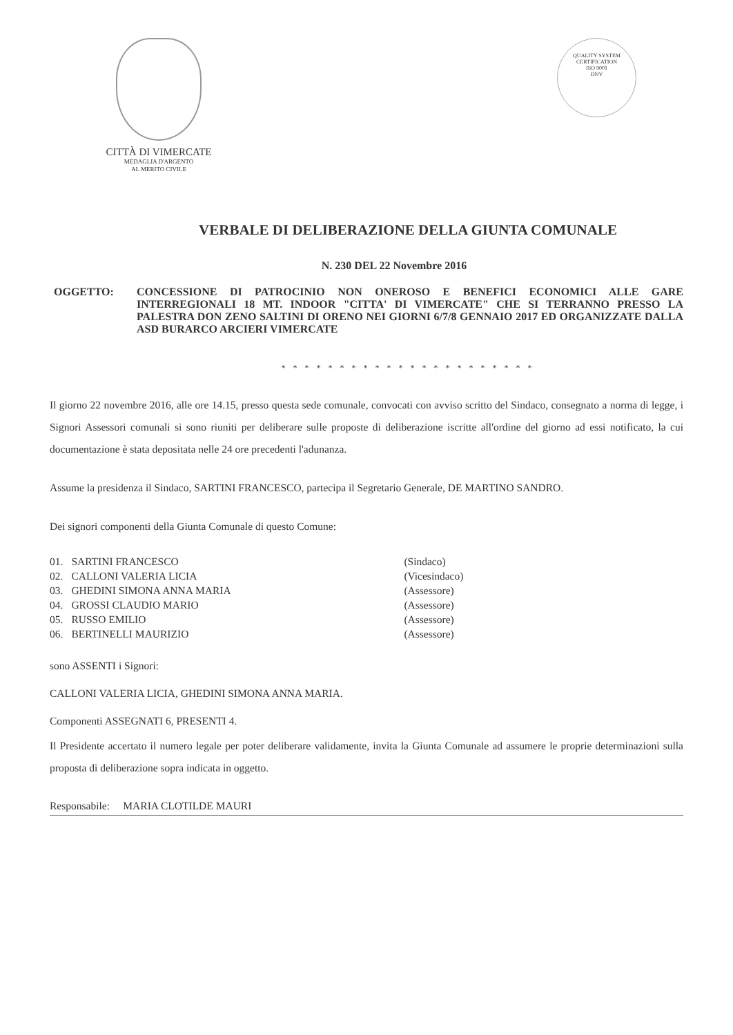CITTÀ DI VIMERCATE
MEDAGLIA D'ARGENTO
AL MERITO CIVILE
QUALITY SYSTEM CERTIFICATION
ISO 9001
DNV
VERBALE DI DELIBERAZIONE DELLA GIUNTA COMUNALE
N. 230 DEL 22 Novembre 2016
OGGETTO: CONCESSIONE DI PATROCINIO NON ONEROSO E BENEFICI ECONOMICI ALLE GARE INTERREGIONALI 18 MT. INDOOR "CITTA' DI VIMERCATE" CHE SI TERRANNO PRESSO LA PALESTRA DON ZENO SALTINI DI ORENO NEI GIORNI 6/7/8 GENNAIO 2017 ED ORGANIZZATE DALLA ASD BURARCO ARCIERI VIMERCATE
* * * * * * * * * * * * * * * * * * * * * *
Il giorno 22 novembre 2016, alle ore 14.15, presso questa sede comunale, convocati con avviso scritto del Sindaco, consegnato a norma di legge, i Signori Assessori comunali si sono riuniti per deliberare sulle proposte di deliberazione iscritte all'ordine del giorno ad essi notificato, la cui documentazione è stata depositata nelle 24 ore precedenti l'adunanza.
Assume la presidenza il Sindaco, SARTINI FRANCESCO, partecipa il Segretario Generale, DE MARTINO SANDRO.
Dei signori componenti della Giunta Comunale di questo Comune:
| 01. | SARTINI FRANCESCO | (Sindaco) |
| 02. | CALLONI VALERIA LICIA | (Vicesindaco) |
| 03. | GHEDINI SIMONA ANNA MARIA | (Assessore) |
| 04. | GROSSI CLAUDIO MARIO | (Assessore) |
| 05. | RUSSO EMILIO | (Assessore) |
| 06. | BERTINELLI MAURIZIO | (Assessore) |
sono ASSENTI i Signori:
CALLONI VALERIA LICIA, GHEDINI SIMONA ANNA MARIA.
Componenti ASSEGNATI 6, PRESENTI 4.
Il Presidente accertato il numero legale per poter deliberare validamente, invita la Giunta Comunale ad assumere le proprie determinazioni sulla proposta di deliberazione sopra indicata in oggetto.
Responsabile: MARIA CLOTILDE MAURI